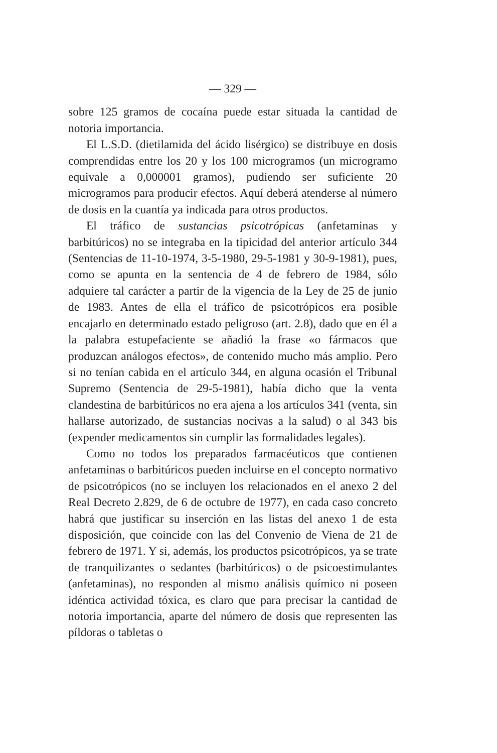— 329 —
sobre 125 gramos de cocaína puede estar situada la cantidad de notoria importancia.
El L.S.D. (dietilamida del ácido lisérgico) se distribuye en dosis comprendidas entre los 20 y los 100 microgramos (un microgramo equivale a 0,000001 gramos), pudiendo ser suficiente 20 microgramos para producir efectos. Aquí deberá atenderse al número de dosis en la cuantía ya indicada para otros productos.
El tráfico de sustancias psicotrópicas (anfetaminas y barbitúricos) no se integraba en la tipicidad del anterior artículo 344 (Sentencias de 11-10-1974, 3-5-1980, 29-5-1981 y 30-9-1981), pues, como se apunta en la sentencia de 4 de febrero de 1984, sólo adquiere tal carácter a partir de la vigencia de la Ley de 25 de junio de 1983. Antes de ella el tráfico de psicotrópicos era posible encajarlo en determinado estado peligroso (art. 2.8), dado que en él a la palabra estupefaciente se añadió la frase «o fármacos que produzcan análogos efectos», de contenido mucho más amplio. Pero si no tenían cabida en el artículo 344, en alguna ocasión el Tribunal Supremo (Sentencia de 29-5-1981), había dicho que la venta clandestina de barbitúricos no era ajena a los artículos 341 (venta, sin hallarse autorizado, de sustancias nocivas a la salud) o al 343 bis (expender medicamentos sin cumplir las formalidades legales).
Como no todos los preparados farmacéuticos que contienen anfetaminas o barbitúricos pueden incluirse en el concepto normativo de psicotrópicos (no se incluyen los relacionados en el anexo 2 del Real Decreto 2.829, de 6 de octubre de 1977), en cada caso concreto habrá que justificar su inserción en las listas del anexo 1 de esta disposición, que coincide con las del Convenio de Viena de 21 de febrero de 1971. Y si, además, los productos psicotrópicos, ya se trate de tranquilizantes o sedantes (barbitúricos) o de psicoestimulantes (anfetaminas), no responden al mismo análisis químico ni poseen idéntica actividad tóxica, es claro que para precisar la cantidad de notoria importancia, aparte del número de dosis que representen las píldoras o tabletas o